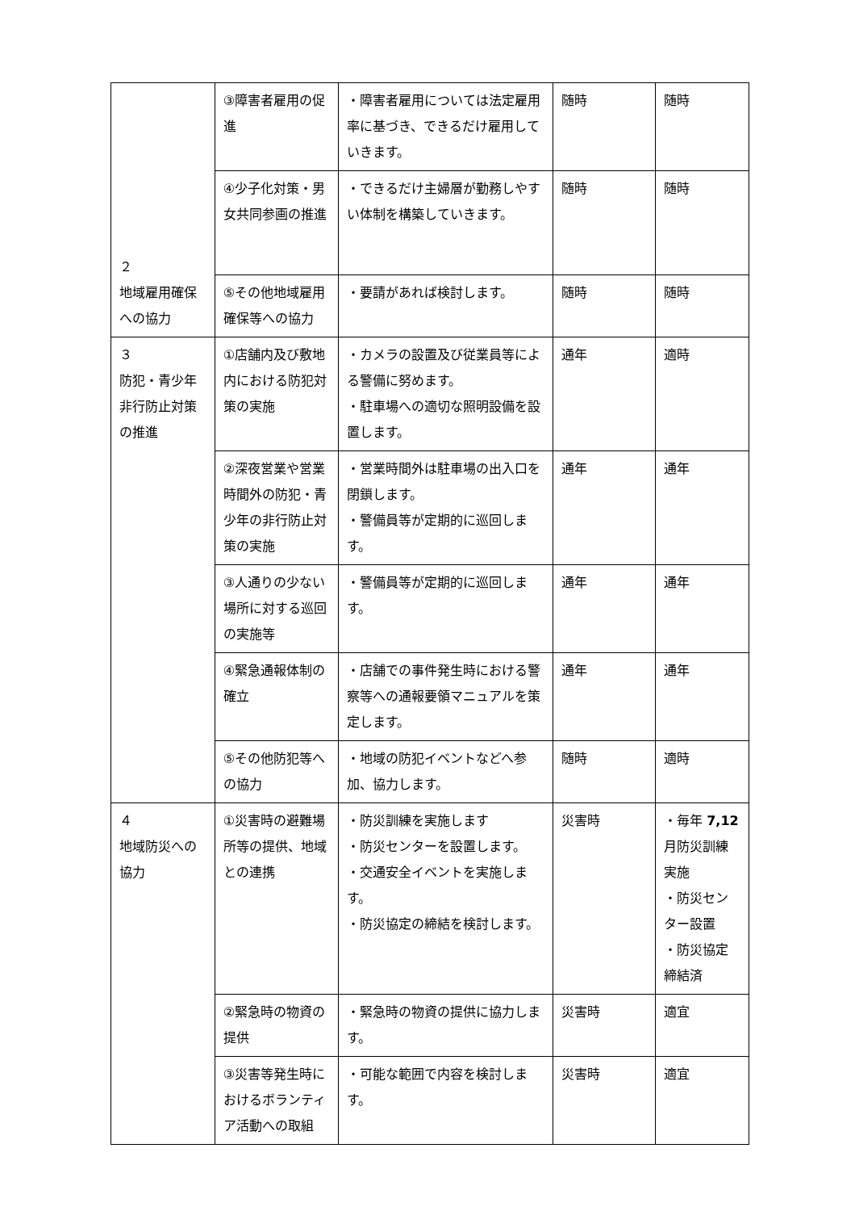| ２ 地域雇用確保への協力 | ③障害者雇用の促進 | ・障害者雇用については法定雇用率に基づき、できるだけ雇用していきます。 | 随時 | 随時 |
| | ④少子化対策・男女共同参画の推進 | ・できるだけ主婦層が勤務しやすい体制を構築していきます。 | 随時 | 随時 |
| | ⑤その他地域雇用確保等への協力 | ・要請があれば検討します。 | 随時 | 随時 |
| ３ 防犯・青少年非行防止対策の推進 | ①店舗内及び敷地内における防犯対策の実施 | ・カメラの設置及び従業員等による警備に努めます。 ・駐車場への適切な照明設備を設置します。 | 通年 | 適時 |
| | ②深夜営業や営業時間外の防犯・青少年の非行防止対策の実施 | ・営業時間外は駐車場の出入口を閉鎖します。 ・警備員等が定期的に巡回します。 | 通年 | 通年 |
| | ③人通りの少ない場所に対する巡回の実施等 | ・警備員等が定期的に巡回します。 | 通年 | 通年 |
| | ④緊急通報体制の確立 | ・店舗での事件発生時における警察等への通報要領マニュアルを策定します。 | 通年 | 通年 |
| | ⑤その他防犯等への協力 | ・地域の防犯イベントなどへ参加、協力します。 | 随時 | 適時 |
| ４ 地域防災への協力 | ①災害時の避難場所等の提供、地域との連携 | ・防災訓練を実施します ・防災センターを設置します。 ・交通安全イベントを実施します。 ・防災協定の締結を検討します。 | 災害時 | ・毎年 7,12 月防災訓練実施 ・防災センター設置 ・防災協定締結済 |
| | ②緊急時の物資の提供 | ・緊急時の物資の提供に協力します。 | 災害時 | 適宜 |
| | ③災害等発生時におけるボランティア活動への取組 | ・可能な範囲で内容を検討します。 | 災害時 | 適宜 |